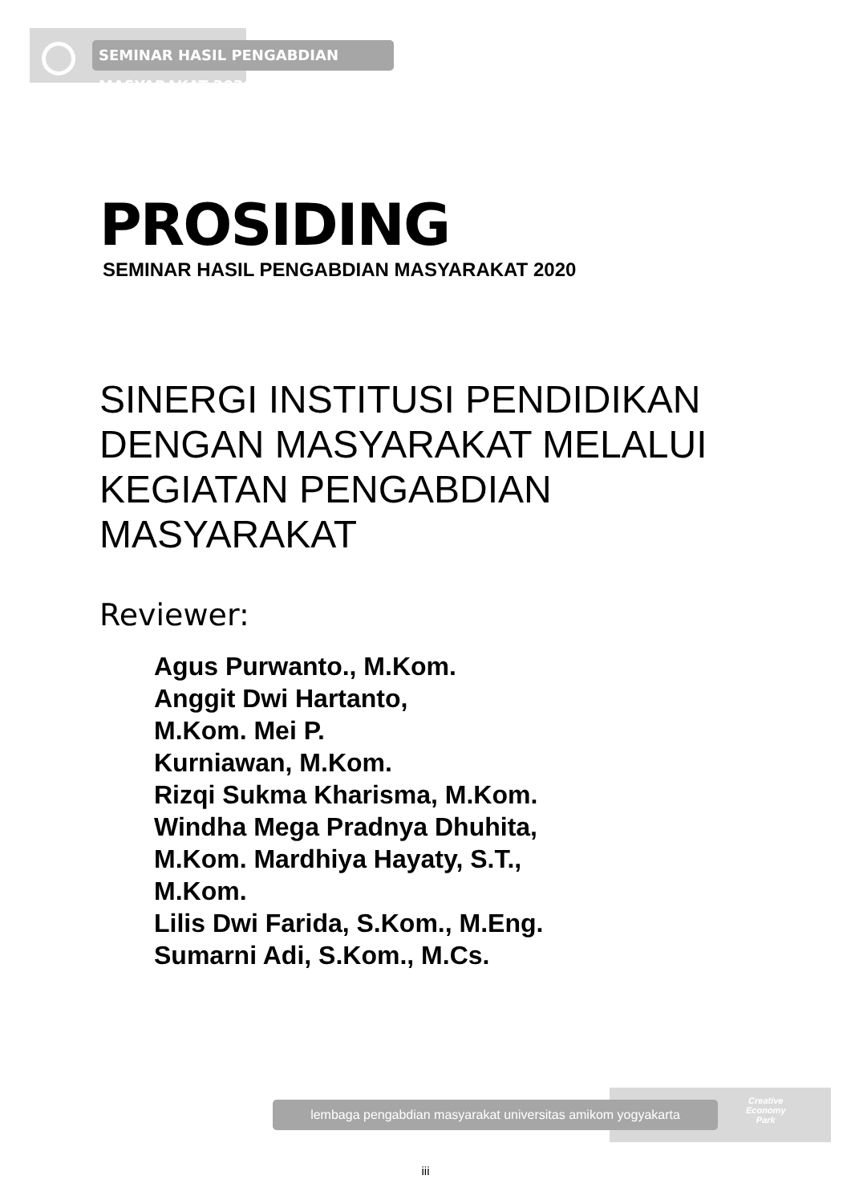SEMINAR HASIL PENGABDIAN MASYARAKAT 2020
PROSIDING
SEMINAR HASIL PENGABDIAN MASYARAKAT 2020
SINERGI INSTITUSI PENDIDIKAN
DENGAN MASYARAKAT MELALUI
KEGIATAN PENGABDIAN
MASYARAKAT
Reviewer:
Agus Purwanto., M.Kom.
Anggit Dwi Hartanto,
M.Kom. Mei P.
Kurniawan, M.Kom.
Rizqi Sukma Kharisma, M.Kom.
Windha Mega Pradnya Dhuhita,
M.Kom. Mardhiya Hayaty, S.T.,
M.Kom.
Lilis Dwi Farida, S.Kom., M.Eng.
Sumarni Adi, S.Kom., M.Cs.
lembaga pengabdian masyarakat universitas amikom yogyakarta
Creative
Economy
Park
iii